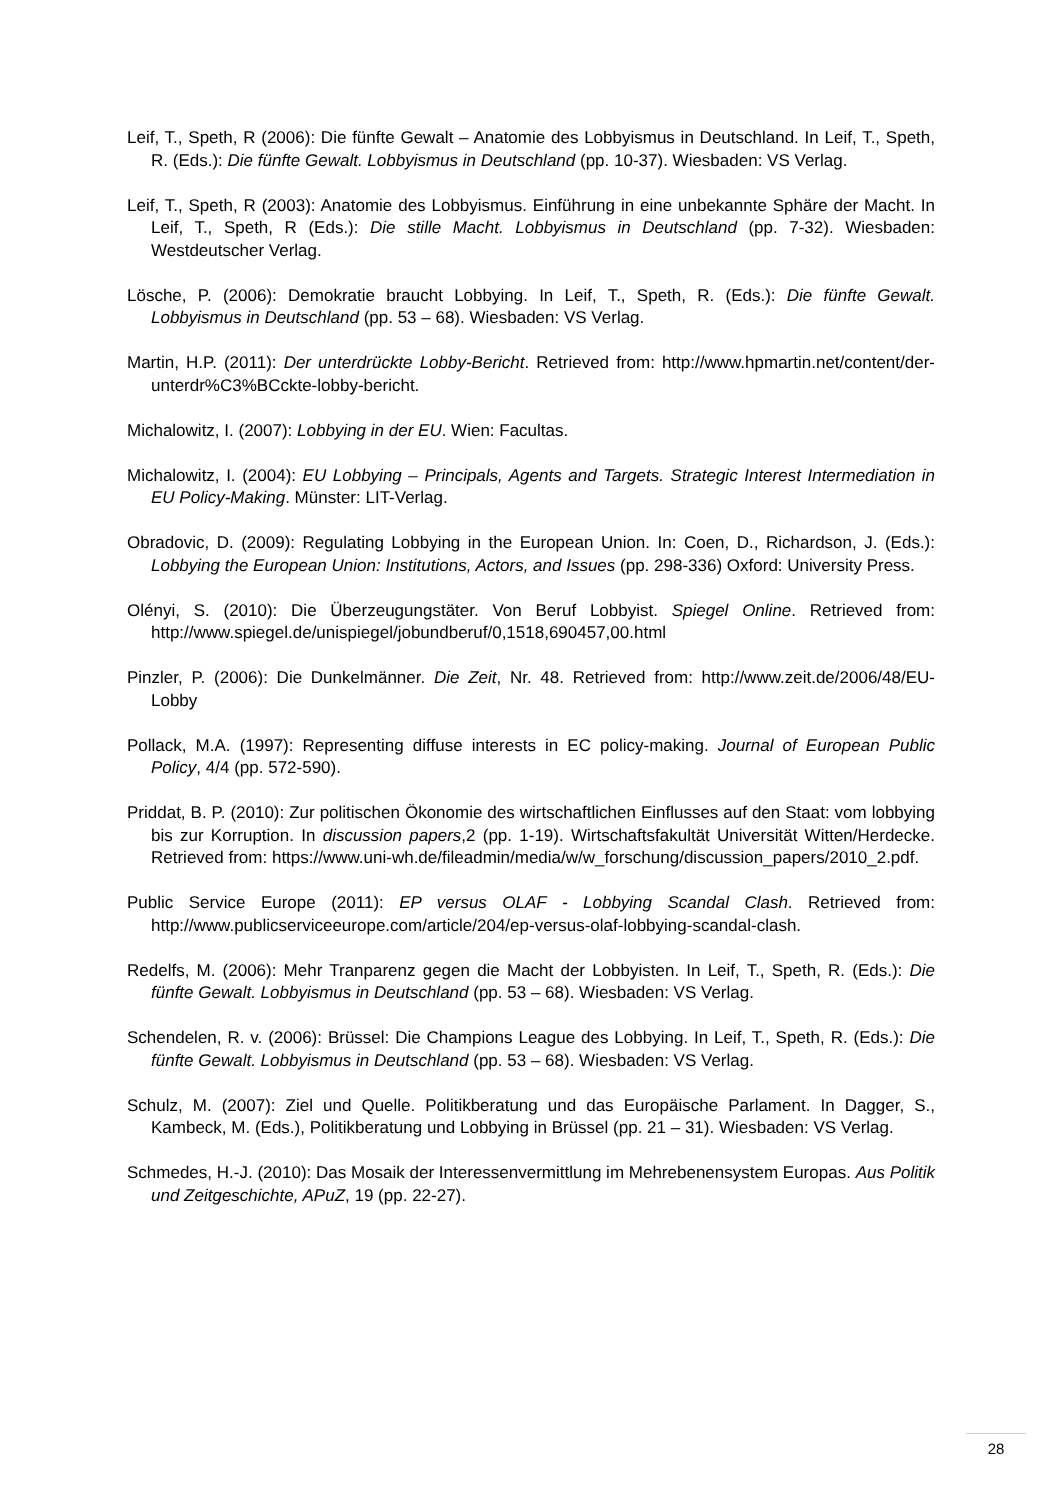Leif, T., Speth, R (2006): Die fünfte Gewalt – Anatomie des Lobbyismus in Deutschland. In Leif, T., Speth, R. (Eds.): Die fünfte Gewalt. Lobbyismus in Deutschland (pp. 10-37). Wiesbaden: VS Verlag.
Leif, T., Speth, R (2003): Anatomie des Lobbyismus. Einführung in eine unbekannte Sphäre der Macht. In Leif, T., Speth, R (Eds.): Die stille Macht. Lobbyismus in Deutschland (pp. 7-32). Wiesbaden: Westdeutscher Verlag.
Lösche, P. (2006): Demokratie braucht Lobbying. In Leif, T., Speth, R. (Eds.): Die fünfte Gewalt. Lobbyismus in Deutschland (pp. 53 – 68). Wiesbaden: VS Verlag.
Martin, H.P. (2011): Der unterdrückte Lobby-Bericht. Retrieved from: http://www.hpmartin.net/content/der-unterdr%C3%BCckte-lobby-bericht.
Michalowitz, I. (2007): Lobbying in der EU. Wien: Facultas.
Michalowitz, I. (2004): EU Lobbying – Principals, Agents and Targets. Strategic Interest Intermediation in EU Policy-Making. Münster: LIT-Verlag.
Obradovic, D. (2009): Regulating Lobbying in the European Union. In: Coen, D., Richardson, J. (Eds.): Lobbying the European Union: Institutions, Actors, and Issues (pp. 298-336) Oxford: University Press.
Olényi, S. (2010): Die Überzeugungstäter. Von Beruf Lobbyist. Spiegel Online. Retrieved from: http://www.spiegel.de/unispiegel/jobundberuf/0,1518,690457,00.html
Pinzler, P. (2006): Die Dunkelmänner. Die Zeit, Nr. 48. Retrieved from: http://www.zeit.de/2006/48/EU-Lobby
Pollack, M.A. (1997): Representing diffuse interests in EC policy-making. Journal of European Public Policy, 4/4 (pp. 572-590).
Priddat, B. P. (2010): Zur politischen Ökonomie des wirtschaftlichen Einflusses auf den Staat: vom lobbying bis zur Korruption. In discussion papers,2 (pp. 1-19). Wirtschaftsfakultät Universität Witten/Herdecke. Retrieved from: https://www.uni-wh.de/fileadmin/media/w/w_forschung/discussion_papers/2010_2.pdf.
Public Service Europe (2011): EP versus OLAF - Lobbying Scandal Clash. Retrieved from: http://www.publicserviceeurope.com/article/204/ep-versus-olaf-lobbying-scandal-clash.
Redelfs, M. (2006): Mehr Tranparenz gegen die Macht der Lobbyisten. In Leif, T., Speth, R. (Eds.): Die fünfte Gewalt. Lobbyismus in Deutschland (pp. 53 – 68). Wiesbaden: VS Verlag.
Schendelen, R. v. (2006): Brüssel: Die Champions League des Lobbying. In Leif, T., Speth, R. (Eds.): Die fünfte Gewalt. Lobbyismus in Deutschland (pp. 53 – 68). Wiesbaden: VS Verlag.
Schulz, M. (2007): Ziel und Quelle. Politikberatung und das Europäische Parlament. In Dagger, S., Kambeck, M. (Eds.), Politikberatung und Lobbying in Brüssel (pp. 21 – 31). Wiesbaden: VS Verlag.
Schmedes, H.-J. (2010): Das Mosaik der Interessenvermittlung im Mehrebenensystem Europas. Aus Politik und Zeitgeschichte, APuZ, 19 (pp. 22-27).
28